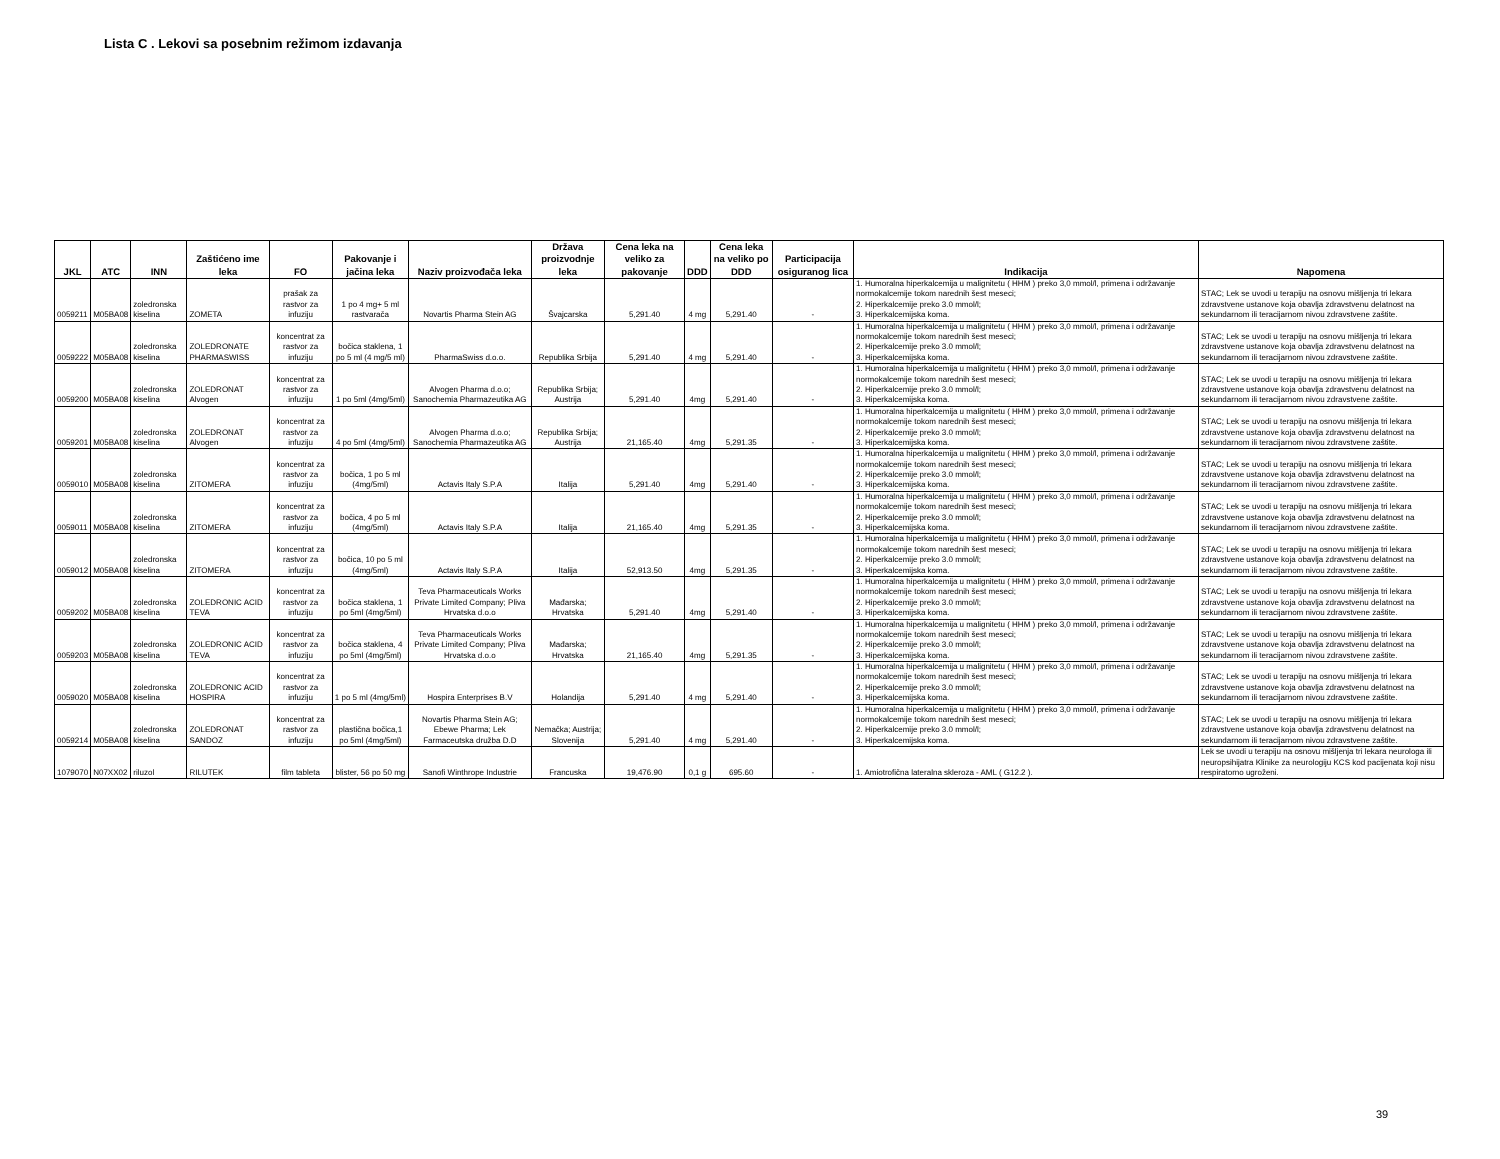Lista C . Lekovi sa posebnim režimom izdavanja
| JKL | ATC | INN | Zaštićeno ime leka | FO | Pakovanje i jačina leka | Naziv proizvođača leka | Država proizvodnje leka | Cena leka na veliko za pakovanje | DDD | Cena leka na veliko po DDD | Participacija osiguranog lica | Indikacija | Napomena |
| --- | --- | --- | --- | --- | --- | --- | --- | --- | --- | --- | --- | --- | --- |
| 0059211 | M05BA08 | zoledronska kiselina | ZOMETA | prašak za rastvor za infuziju | 1 po 4 mg+ 5 ml rastvarača | Novartis Pharma Stein AG | Švajcarska | 5,291.40 | 4 mg | 5,291.40 | - | 1. Humoralna hiperkalcemija u malignitetu ( HHM ) preko 3,0 mmol/l, primena i održavanje normokalcemije tokom narednih šest meseci; 2. Hiperkalcemije preko 3.0 mmol/l; 3. Hiperkalcemijska koma. | STAC; Lek se uvodi u terapiju na osnovu mišljenja tri lekara zdravstvene ustanove koja obavlja zdravstvenu delatnost na sekundarnom ili teracijarnom nivou zdravstvene zaštite. |
| 0059222 | M05BA08 | zoledronska kiselina | ZOLEDRONATE PHARMASWISS | koncentrat za rastvor za infuziju | bočica staklena, 1 po 5 ml (4 mg/5 ml) | PharmaSwiss d.o.o. | Republika Srbija | 5,291.40 | 4 mg | 5,291.40 | - | 1. Humoralna hiperkalcemija u malignitetu ( HHM ) preko 3,0 mmol/l, primena i održavanje normokalcemije tokom narednih šest meseci; 2. Hiperkalcemije preko 3.0 mmol/l; 3. Hiperkalcemijska koma. | STAC; Lek se uvodi u terapiju na osnovu mišljenja tri lekara zdravstvene ustanove koja obavlja zdravstvenu delatnost na sekundarnom ili teracijarnom nivou zdravstvene zaštite. |
| 0059200 | M05BA08 | zoledronska kiselina | ZOLEDRONAT Alvogen | koncentrat za rastvor za infuziju | 1 po 5ml (4mg/5ml) | Alvogen Pharma d.o.o; Sanochemia Pharmazeutika AG | Republika Srbija; Austrija | 5,291.40 | 4mg | 5,291.40 | - | 1. Humoralna hiperkalcemija u malignitetu ( HHM ) preko 3,0 mmol/l, primena i održavanje normokalcemije tokom narednih šest meseci; 2. Hiperkalcemije preko 3.0 mmol/l; 3. Hiperkalcemijska koma. | STAC; Lek se uvodi u terapiju na osnovu mišljenja tri lekara zdravstvene ustanove koja obavlja zdravstvenu delatnost na sekundarnom ili teracijarnom nivou zdravstvene zaštite. |
| 0059201 | M05BA08 | zoledronska kiselina | ZOLEDRONAT Alvogen | koncentrat za rastvor za infuziju | 4 po 5ml (4mg/5ml) | Alvogen Pharma d.o.o; Sanochemia Pharmazeutika AG | Republika Srbija; Austrija | 21,165.40 | 4mg | 5,291.35 | - | 1. Humoralna hiperkalcemija u malignitetu ( HHM ) preko 3,0 mmol/l, primena i održavanje normokalcemije tokom narednih šest meseci; 2. Hiperkalcemije preko 3.0 mmol/l; 3. Hiperkalcemijska koma. | STAC; Lek se uvodi u terapiju na osnovu mišljenja tri lekara zdravstvene ustanove koja obavlja zdravstvenu delatnost na sekundarnom ili teracijarnom nivou zdravstvene zaštite. |
| 0059010 | M05BA08 | zoledronska kiselina | ZITOMERA | koncentrat za rastvor za infuziju | bočica, 1 po 5 ml (4mg/5ml) | Actavis Italy S.P.A | Italija | 5,291.40 | 4mg | 5,291.40 | - | 1. Humoralna hiperkalcemija u malignitetu ( HHM ) preko 3,0 mmol/l, primena i održavanje normokalcemije tokom narednih šest meseci; 2. Hiperkalcemije preko 3.0 mmol/l; 3. Hiperkalcemijska koma. | STAC; Lek se uvodi u terapiju na osnovu mišljenja tri lekara zdravstvene ustanove koja obavlja zdravstvenu delatnost na sekundarnom ili teracijarnom nivou zdravstvene zaštite. |
| 0059011 | M05BA08 | zoledronska kiselina | ZITOMERA | koncentrat za rastvor za infuziju | bočica, 4 po 5 ml (4mg/5ml) | Actavis Italy S.P.A | Italija | 21,165.40 | 4mg | 5,291.35 | - | 1. Humoralna hiperkalcemija u malignitetu ( HHM ) preko 3,0 mmol/l, primena i održavanje normokalcemije tokom narednih šest meseci; 2. Hiperkalcemije preko 3.0 mmol/l; 3. Hiperkalcemijska koma. | STAC; Lek se uvodi u terapiju na osnovu mišljenja tri lekara zdravstvene ustanove koja obavlja zdravstvenu delatnost na sekundarnom ili teracijarnom nivou zdravstvene zaštite. |
| 0059012 | M05BA08 | zoledronska kiselina | ZITOMERA | koncentrat za rastvor za infuziju | bočica, 10 po 5 ml (4mg/5ml) | Actavis Italy S.P.A | Italija | 52,913.50 | 4mg | 5,291.35 | - | 1. Humoralna hiperkalcemija u malignitetu ( HHM ) preko 3,0 mmol/l, primena i održavanje normokalcemije tokom narednih šest meseci; 2. Hiperkalcemije preko 3.0 mmol/l; 3. Hiperkalcemijska koma. | STAC; Lek se uvodi u terapiju na osnovu mišljenja tri lekara zdravstvene ustanove koja obavlja zdravstvenu delatnost na sekundarnom ili teracijarnom nivou zdravstvene zaštite. |
| 0059202 | M05BA08 | zoledronska kiselina | ZOLEDRONIC ACID TEVA | koncentrat za rastvor za infuziju | bočica staklena, 1 po 5ml (4mg/5ml) | Teva Pharmaceuticals Works Private Limited Company; Pliva Hrvatska d.o.o | Mađarska; Hrvatska | 5,291.40 | 4mg | 5,291.40 | - | 1. Humoralna hiperkalcemija u malignitetu ( HHM ) preko 3,0 mmol/l, primena i održavanje normokalcemije tokom narednih šest meseci; 2. Hiperkalcemije preko 3.0 mmol/l; 3. Hiperkalcemijska koma. | STAC; Lek se uvodi u terapiju na osnovu mišljenja tri lekara zdravstvene ustanove koja obavlja zdravstvenu delatnost na sekundarnom ili teracijarnom nivou zdravstvene zaštite. |
| 0059203 | M05BA08 | zoledronska kiselina | ZOLEDRONIC ACID TEVA | koncentrat za rastvor za infuziju | bočica staklena, 4 po 5ml (4mg/5ml) | Teva Pharmaceuticals Works Private Limited Company; Pliva Hrvatska d.o.o | Mađarska; Hrvatska | 21,165.40 | 4mg | 5,291.35 | - | 1. Humoralna hiperkalcemija u malignitetu ( HHM ) preko 3,0 mmol/l, primena i održavanje normokalcemije tokom narednih šest meseci; 2. Hiperkalcemije preko 3.0 mmol/l; 3. Hiperkalcemijska koma. | STAC; Lek se uvodi u terapiju na osnovu mišljenja tri lekara zdravstvene ustanove koja obavlja zdravstvenu delatnost na sekundarnom ili teracijarnom nivou zdravstvene zaštite. |
| 0059020 | M05BA08 | zoledronska kiselina | ZOLEDRONIC ACID HOSPIRA | koncentrat za rastvor za infuziju | 1 po 5 ml (4mg/5ml) | Hospira Enterprises B.V | Holandija | 5,291.40 | 4 mg | 5,291.40 | - | 1. Humoralna hiperkalcemija u malignitetu ( HHM ) preko 3,0 mmol/l, primena i održavanje normokalcemije tokom narednih šest meseci; 2. Hiperkalcemije preko 3.0 mmol/l; 3. Hiperkalcemijska koma. | STAC; Lek se uvodi u terapiju na osnovu mišljenja tri lekara zdravstvene ustanove koja obavlja zdravstvenu delatnost na sekundarnom ili teracijarnom nivou zdravstvene zaštite. |
| 0059214 | M05BA08 | zoledronska kiselina | ZOLEDRONAT SANDOZ | koncentrat za rastvor za infuziju | plastična bočica,1 po 5ml (4mg/5ml) | Novartis Pharma Stein AG; Ebewe Pharma; Lek Farmaceutska družba D.D | Nemačka; Austrija; Slovenija | 5,291.40 | 4 mg | 5,291.40 | - | 1. Humoralna hiperkalcemija u malignitetu ( HHM ) preko 3,0 mmol/l, primena i održavanje normokalcemije tokom narednih šest meseci; 2. Hiperkalcemije preko 3.0 mmol/l; 3. Hiperkalcemijska koma. | STAC; Lek se uvodi u terapiju na osnovu mišljenja tri lekara zdravstvene ustanove koja obavlja zdravstvenu delatnost na sekundarnom ili teracijarnom nivou zdravstvene zaštite. |
| 1079070 | N07XX02 | riluzol | RILUTEK | film tableta | blister, 56 po 50 mg | Sanofi Winthrope Industrie | Francuska | 19,476.90 | 0,1 g | 695.60 | - | 1. Amiotrofična lateralna skleroza - AML ( G12.2 ). | Lek se uvodi u terapiju na osnovu mišljenja tri lekara neurologa ili neuropsihijatra Klinike za neurologiju KCS kod pacijenata koji nisu respiratorno ugroženi. |
39